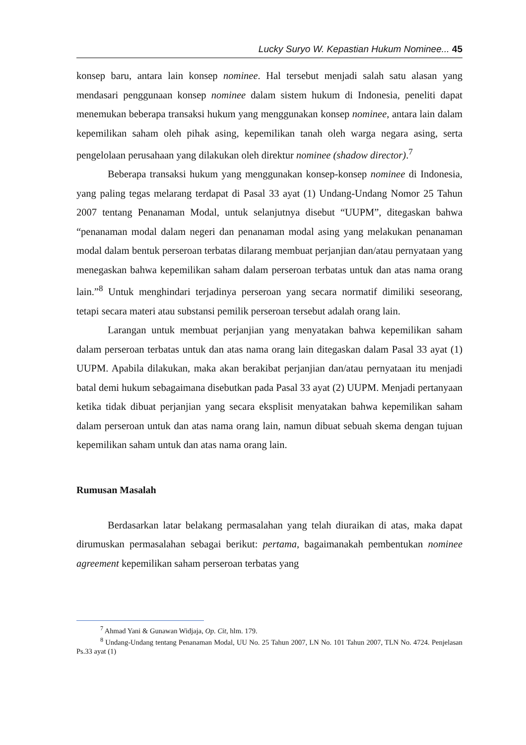Lucky Suryo W. Kepastian Hukum Nominee... 45
konsep baru, antara lain konsep nominee. Hal tersebut menjadi salah satu alasan yang mendasari penggunaan konsep nominee dalam sistem hukum di Indonesia, peneliti dapat menemukan beberapa transaksi hukum yang menggunakan konsep nominee, antara lain dalam kepemilikan saham oleh pihak asing, kepemilikan tanah oleh warga negara asing, serta pengelolaan perusahaan yang dilakukan oleh direktur nominee (shadow director).<sup>7</sup>
Beberapa transaksi hukum yang menggunakan konsep-konsep nominee di Indonesia, yang paling tegas melarang terdapat di Pasal 33 ayat (1) Undang-Undang Nomor 25 Tahun 2007 tentang Penanaman Modal, untuk selanjutnya disebut “UUPM”, ditegaskan bahwa “penanaman modal dalam negeri dan penanaman modal asing yang melakukan penanaman modal dalam bentuk perseroan terbatas dilarang membuat perjanjian dan/atau pernyataan yang menegaskan bahwa kepemilikan saham dalam perseroan terbatas untuk dan atas nama orang lain.”<sup>8</sup> Untuk menghindari terjadinya perseroan yang secara normatif dimiliki seseorang, tetapi secara materi atau substansi pemilik perseroan tersebut adalah orang lain.
Larangan untuk membuat perjanjian yang menyatakan bahwa kepemilikan saham dalam perseroan terbatas untuk dan atas nama orang lain ditegaskan dalam Pasal 33 ayat (1) UUPM. Apabila dilakukan, maka akan berakibat perjanjian dan/atau pernyataan itu menjadi batal demi hukum sebagaimana disebutkan pada Pasal 33 ayat (2) UUPM. Menjadi pertanyaan ketika tidak dibuat perjanjian yang secara eksplisit menyatakan bahwa kepemilikan saham dalam perseroan untuk dan atas nama orang lain, namun dibuat sebuah skema dengan tujuan kepemilikan saham untuk dan atas nama orang lain.
Rumusan Masalah
Berdasarkan latar belakang permasalahan yang telah diuraikan di atas, maka dapat dirumuskan permasalahan sebagai berikut: pertama, bagaimanakah pembentukan nominee agreement kepemilikan saham perseroan terbatas yang
<sup>7</sup> Ahmad Yani & Gunawan Widjaja, Op. Cit, hlm. 179.
<sup>8</sup> Undang-Undang tentang Penanaman Modal, UU No. 25 Tahun 2007, LN No. 101 Tahun 2007, TLN No. 4724. Penjelasan Ps.33 ayat (1)